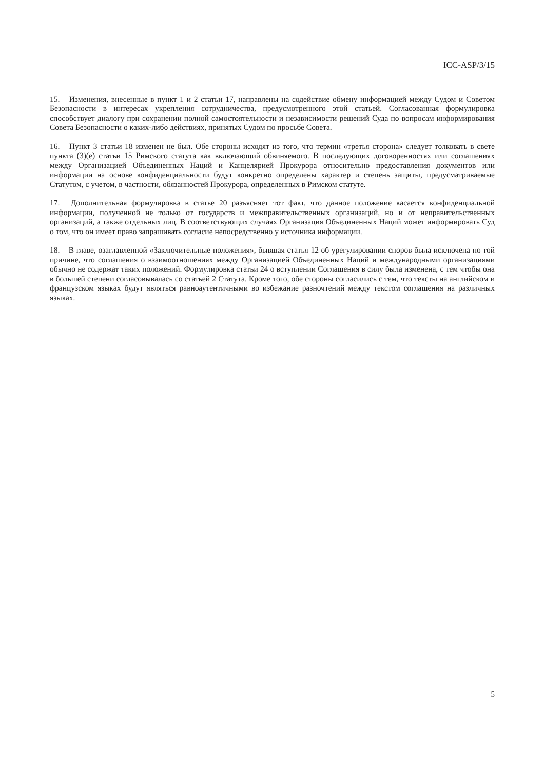ICC-ASP/3/15
15. Изменения, внесенные в пункт 1 и 2 статьи 17, направлены на содействие обмену информацией между Судом и Советом Безопасности в интересах укрепления сотрудничества, предусмотренного этой статьей. Согласованная формулировка способствует диалогу при сохранении полной самостоятельности и независимости решений Суда по вопросам информирования Совета Безопасности о каких-либо действиях, принятых Судом по просьбе Совета.
16. Пункт 3 статьи 18 изменен не был. Обе стороны исходят из того, что термин «третья сторона» следует толковать в свете пункта (3)(е) статьи 15 Римского статута как включающий обвиняемого. В последующих договоренностях или соглашениях между Организацией Объединенных Наций и Канцелярией Прокурора относительно предоставления документов или информации на основе конфиденциальности будут конкретно определены характер и степень защиты, предусматриваемые Статутом, с учетом, в частности, обязанностей Прокурора, определенных в Римском статуте.
17. Дополнительная формулировка в статье 20 разъясняет тот факт, что данное положение касается конфиденциальной информации, полученной не только от государств и межправительственных организаций, но и от неправительственных организаций, а также отдельных лиц. В соответствующих случаях Организация Объединенных Наций может информировать Суд о том, что он имеет право запрашивать согласие непосредственно у источника информации.
18. В главе, озаглавленной «Заключительные положения», бывшая статья 12 об урегулировании споров была исключена по той причине, что соглашения о взаимоотношениях между Организацией Объединенных Наций и международными организациями обычно не содержат таких положений. Формулировка статьи 24 о вступлении Соглашения в силу была изменена, с тем чтобы она в большей степени согласовывалась со статьей 2 Статута. Кроме того, обе стороны согласились с тем, что тексты на английском и французском языках будут являться равноаутентичными во избежание разночтений между текстом соглашения на различных языках.
5